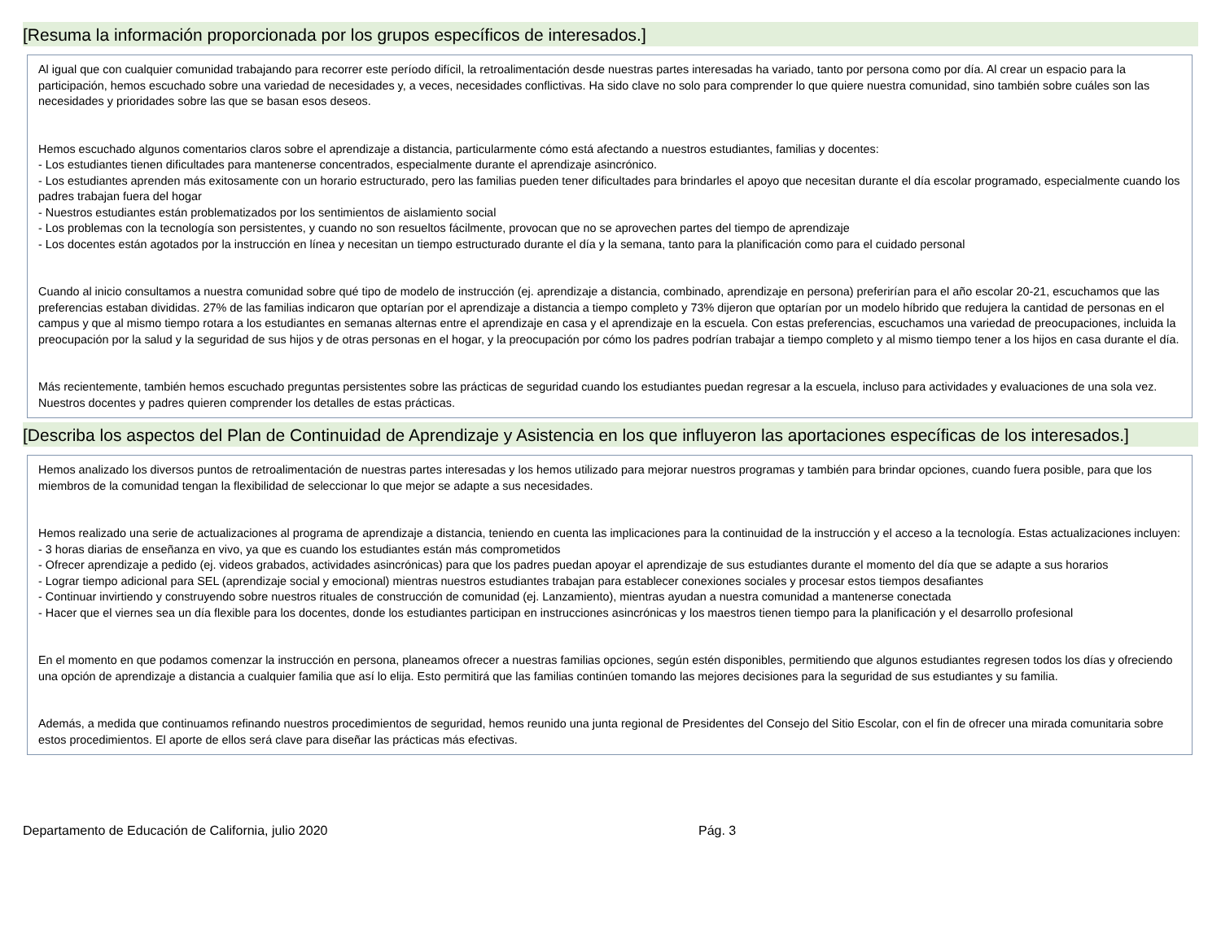[Resuma la información proporcionada por los grupos específicos de interesados.]
Al igual que con cualquier comunidad trabajando para recorrer este período difícil, la retroalimentación desde nuestras partes interesadas ha variado, tanto por persona como por día. Al crear un espacio para la participación, hemos escuchado sobre una variedad de necesidades y, a veces, necesidades conflictivas. Ha sido clave no solo para comprender lo que quiere nuestra comunidad, sino también sobre cuáles son las necesidades y prioridades sobre las que se basan esos deseos.
Hemos escuchado algunos comentarios claros sobre el aprendizaje a distancia, particularmente cómo está afectando a nuestros estudiantes, familias y docentes:
- Los estudiantes tienen dificultades para mantenerse concentrados, especialmente durante el aprendizaje asincrónico.
- Los estudiantes aprenden más exitosamente con un horario estructurado, pero las familias pueden tener dificultades para brindarles el apoyo que necesitan durante el día escolar programado, especialmente cuando los padres trabajan fuera del hogar
- Nuestros estudiantes están problematizados por los sentimientos de aislamiento social
- Los problemas con la tecnología son persistentes, y cuando no son resueltos fácilmente, provocan que no se aprovechen partes del tiempo de aprendizaje
- Los docentes están agotados por la instrucción en línea y necesitan un tiempo estructurado durante el día y la semana, tanto para la planificación como para el cuidado personal
Cuando al inicio consultamos a nuestra comunidad sobre qué tipo de modelo de instrucción (ej. aprendizaje a distancia, combinado, aprendizaje en persona) preferirían para el año escolar 20-21, escuchamos que las preferencias estaban divididas. 27% de las familias indicaron que optarían por el aprendizaje a distancia a tiempo completo y 73% dijeron que optarían por un modelo híbrido que redujera la cantidad de personas en el campus y que al mismo tiempo rotara a los estudiantes en semanas alternas entre el aprendizaje en casa y el aprendizaje en la escuela. Con estas preferencias, escuchamos una variedad de preocupaciones, incluida la preocupación por la salud y la seguridad de sus hijos y de otras personas en el hogar, y la preocupación por cómo los padres podrían trabajar a tiempo completo y al mismo tiempo tener a los hijos en casa durante el día.
Más recientemente, también hemos escuchado preguntas persistentes sobre las prácticas de seguridad cuando los estudiantes puedan regresar a la escuela, incluso para actividades y evaluaciones de una sola vez. Nuestros docentes y padres quieren comprender los detalles de estas prácticas.
[Describa los aspectos del Plan de Continuidad de Aprendizaje y Asistencia en los que influyeron las aportaciones específicas de los interesados.]
Hemos analizado los diversos puntos de retroalimentación de nuestras partes interesadas y los hemos utilizado para mejorar nuestros programas y también para brindar opciones, cuando fuera posible, para que los miembros de la comunidad tengan la flexibilidad de seleccionar lo que mejor se adapte a sus necesidades.
Hemos realizado una serie de actualizaciones al programa de aprendizaje a distancia, teniendo en cuenta las implicaciones para la continuidad de la instrucción y el acceso a la tecnología. Estas actualizaciones incluyen:
- 3 horas diarias de enseñanza en vivo, ya que es cuando los estudiantes están más comprometidos
- Ofrecer aprendizaje a pedido (ej. videos grabados, actividades asincrónicas) para que los padres puedan apoyar el aprendizaje de sus estudiantes durante el momento del día que se adapte a sus horarios
- Lograr tiempo adicional para SEL (aprendizaje social y emocional) mientras nuestros estudiantes trabajan para establecer conexiones sociales y procesar estos tiempos desafiantes
- Continuar invirtiendo y construyendo sobre nuestros rituales de construcción de comunidad (ej. Lanzamiento), mientras ayudan a nuestra comunidad a mantenerse conectada
- Hacer que el viernes sea un día flexible para los docentes, donde los estudiantes participan en instrucciones asincrónicas y los maestros tienen tiempo para la planificación y el desarrollo profesional
En el momento en que podamos comenzar la instrucción en persona, planeamos ofrecer a nuestras familias opciones, según estén disponibles, permitiendo que algunos estudiantes regresen todos los días y ofreciendo una opción de aprendizaje a distancia a cualquier familia que así lo elija. Esto permitirá que las familias continúen tomando las mejores decisiones para la seguridad de sus estudiantes y su familia.
Además, a medida que continuamos refinando nuestros procedimientos de seguridad, hemos reunido una junta regional de Presidentes del Consejo del Sitio Escolar, con el fin de ofrecer una mirada comunitaria sobre estos procedimientos. El aporte de ellos será clave para diseñar las prácticas más efectivas.
Departamento de Educación de California, julio 2020 Pág. 3